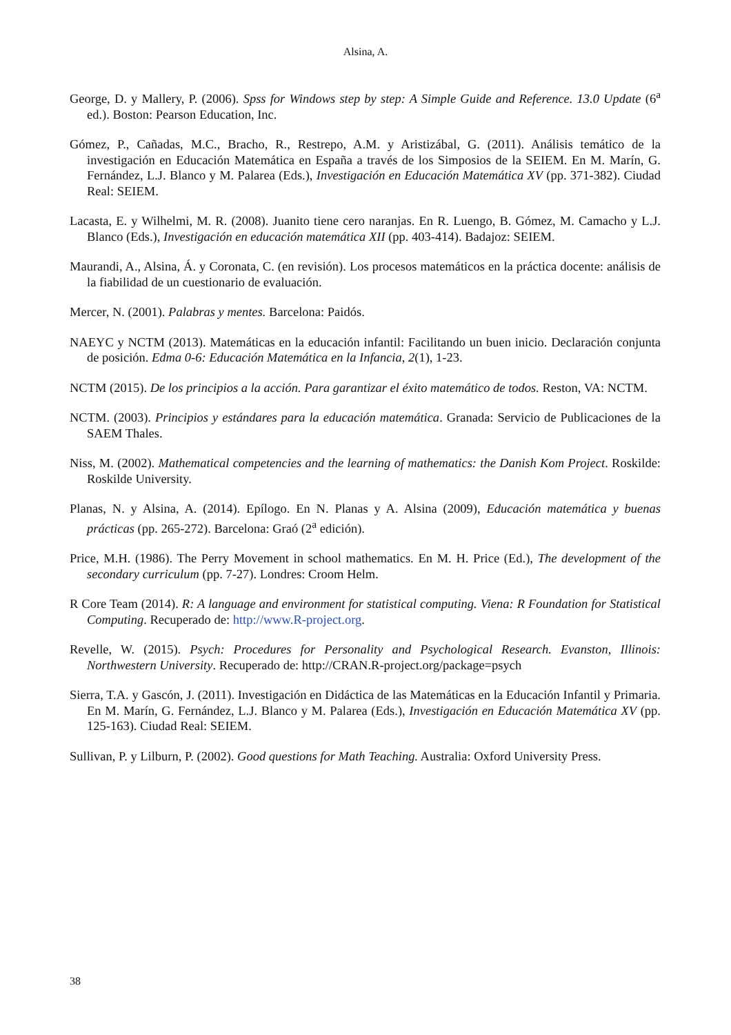Alsina, A.
George, D. y Mallery, P. (2006). Spss for Windows step by step: A Simple Guide and Reference. 13.0 Update (6<sup>a</sup> ed.). Boston: Pearson Education, Inc.
Gómez, P., Cañadas, M.C., Bracho, R., Restrepo, A.M. y Aristizábal, G. (2011). Análisis temático de la investigación en Educación Matemática en España a través de los Simposios de la SEIEM. En M. Marín, G. Fernández, L.J. Blanco y M. Palarea (Eds.), Investigación en Educación Matemática XV (pp. 371-382). Ciudad Real: SEIEM.
Lacasta, E. y Wilhelmi, M. R. (2008). Juanito tiene cero naranjas. En R. Luengo, B. Gómez, M. Camacho y L.J. Blanco (Eds.), Investigación en educación matemática XII (pp. 403-414). Badajoz: SEIEM.
Maurandi, A., Alsina, Á. y Coronata, C. (en revisión). Los procesos matemáticos en la práctica docente: análisis de la fiabilidad de un cuestionario de evaluación.
Mercer, N. (2001). Palabras y mentes. Barcelona: Paidós.
NAEYC y NCTM (2013). Matemáticas en la educación infantil: Facilitando un buen inicio. Declaración conjunta de posición. Edma 0-6: Educación Matemática en la Infancia, 2(1), 1-23.
NCTM (2015). De los principios a la acción. Para garantizar el éxito matemático de todos. Reston, VA: NCTM.
NCTM. (2003). Principios y estándares para la educación matemática. Granada: Servicio de Publicaciones de la SAEM Thales.
Niss, M. (2002). Mathematical competencies and the learning of mathematics: the Danish Kom Project. Roskilde: Roskilde University.
Planas, N. y Alsina, A. (2014). Epílogo. En N. Planas y A. Alsina (2009), Educación matemática y buenas prácticas (pp. 265-272). Barcelona: Graó (2<sup>a</sup> edición).
Price, M.H. (1986). The Perry Movement in school mathematics. En M. H. Price (Ed.), The development of the secondary curriculum (pp. 7-27). Londres: Croom Helm.
R Core Team (2014). R: A language and environment for statistical computing. Viena: R Foundation for Statistical Computing. Recuperado de: http://www.R-project.org.
Revelle, W. (2015). Psych: Procedures for Personality and Psychological Research. Evanston, Illinois: Northwestern University. Recuperado de: http://CRAN.R-project.org/package=psych
Sierra, T.A. y Gascón, J. (2011). Investigación en Didáctica de las Matemáticas en la Educación Infantil y Primaria. En M. Marín, G. Fernández, L.J. Blanco y M. Palarea (Eds.), Investigación en Educación Matemática XV (pp. 125-163). Ciudad Real: SEIEM.
Sullivan, P. y Lilburn, P. (2002). Good questions for Math Teaching. Australia: Oxford University Press.
38